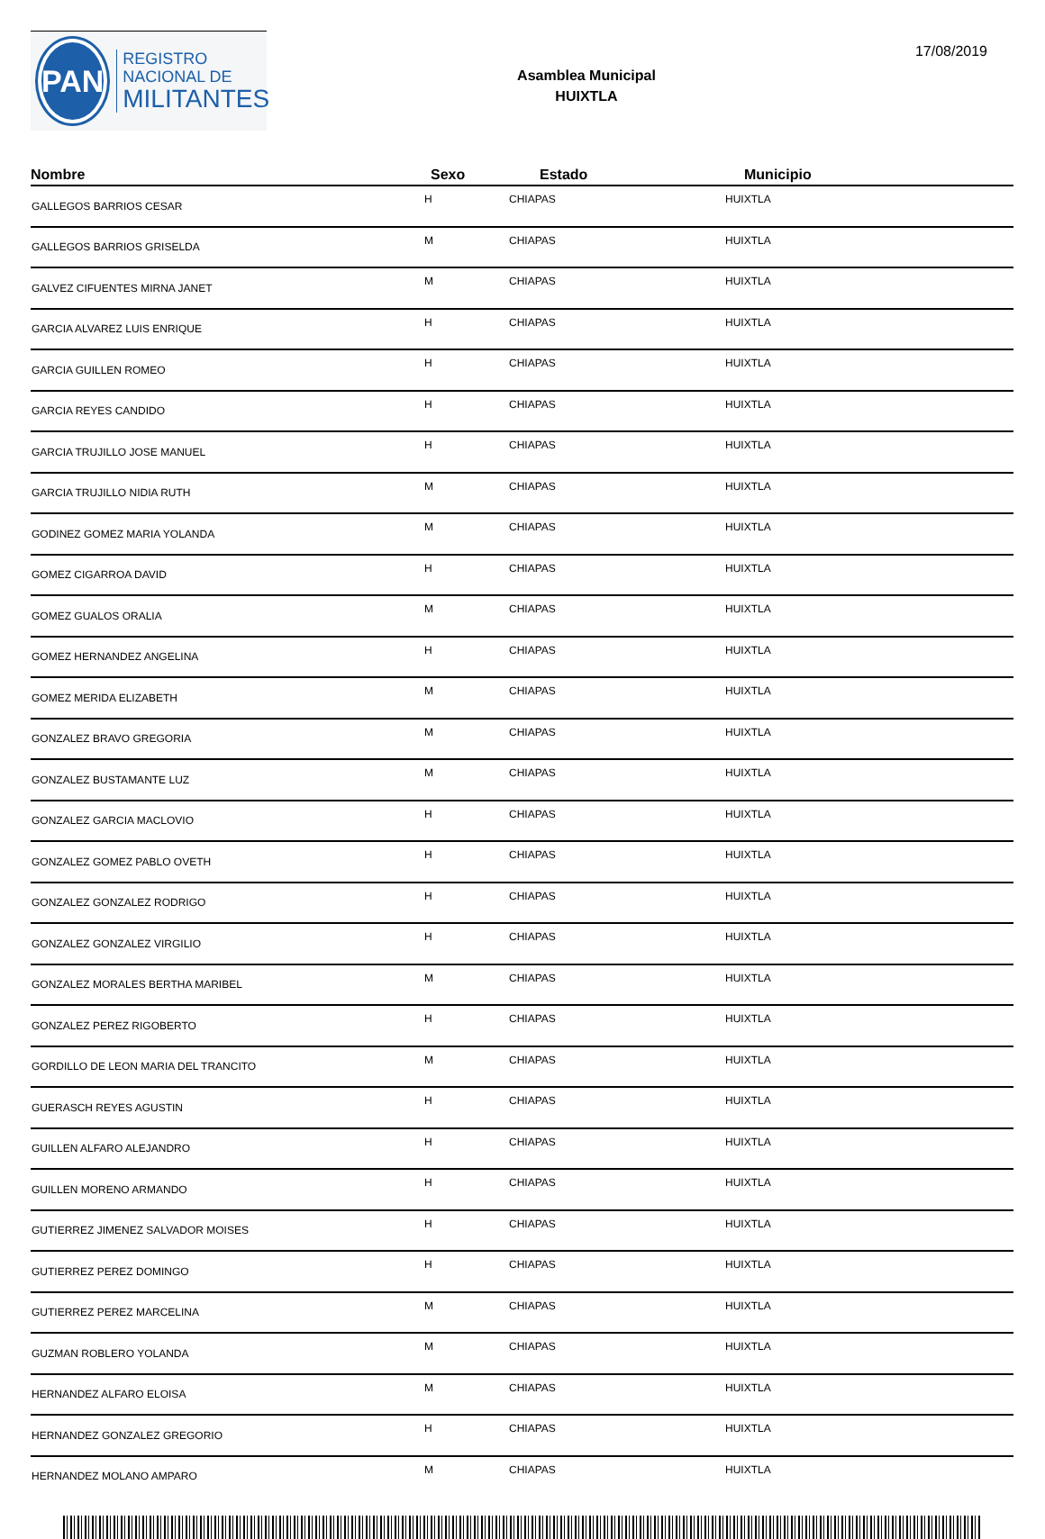PAN
REGISTRO
NACIONAL DE
MILITANTES
Asamblea Municipal
HUIXTLA
17/08/2019
| Nombre | Sexo | Estado | Municipio |
| --- | --- | --- | --- |
| GALLEGOS BARRIOS CESAR | H | CHIAPAS | HUIXTLA |
| GALLEGOS BARRIOS GRISELDA | M | CHIAPAS | HUIXTLA |
| GALVEZ CIFUENTES MIRNA JANET | M | CHIAPAS | HUIXTLA |
| GARCIA ALVAREZ LUIS ENRIQUE | H | CHIAPAS | HUIXTLA |
| GARCIA GUILLEN ROMEO | H | CHIAPAS | HUIXTLA |
| GARCIA REYES CANDIDO | H | CHIAPAS | HUIXTLA |
| GARCIA TRUJILLO JOSE MANUEL | H | CHIAPAS | HUIXTLA |
| GARCIA TRUJILLO NIDIA RUTH | M | CHIAPAS | HUIXTLA |
| GODINEZ GOMEZ MARIA YOLANDA | M | CHIAPAS | HUIXTLA |
| GOMEZ CIGARROA DAVID | H | CHIAPAS | HUIXTLA |
| GOMEZ GUALOS ORALIA | M | CHIAPAS | HUIXTLA |
| GOMEZ HERNANDEZ ANGELINA | H | CHIAPAS | HUIXTLA |
| GOMEZ MERIDA ELIZABETH | M | CHIAPAS | HUIXTLA |
| GONZALEZ BRAVO GREGORIA | M | CHIAPAS | HUIXTLA |
| GONZALEZ BUSTAMANTE LUZ | M | CHIAPAS | HUIXTLA |
| GONZALEZ GARCIA MACLOVIO | H | CHIAPAS | HUIXTLA |
| GONZALEZ GOMEZ PABLO OVETH | H | CHIAPAS | HUIXTLA |
| GONZALEZ GONZALEZ RODRIGO | H | CHIAPAS | HUIXTLA |
| GONZALEZ GONZALEZ VIRGILIO | H | CHIAPAS | HUIXTLA |
| GONZALEZ MORALES BERTHA MARIBEL | M | CHIAPAS | HUIXTLA |
| GONZALEZ PEREZ RIGOBERTO | H | CHIAPAS | HUIXTLA |
| GORDILLO DE LEON MARIA DEL TRANCITO | M | CHIAPAS | HUIXTLA |
| GUERASCH REYES AGUSTIN | H | CHIAPAS | HUIXTLA |
| GUILLEN ALFARO ALEJANDRO | H | CHIAPAS | HUIXTLA |
| GUILLEN MORENO ARMANDO | H | CHIAPAS | HUIXTLA |
| GUTIERREZ JIMENEZ SALVADOR MOISES | H | CHIAPAS | HUIXTLA |
| GUTIERREZ PEREZ DOMINGO | H | CHIAPAS | HUIXTLA |
| GUTIERREZ PEREZ MARCELINA | M | CHIAPAS | HUIXTLA |
| GUZMAN ROBLERO YOLANDA | M | CHIAPAS | HUIXTLA |
| HERNANDEZ ALFARO ELOISA | M | CHIAPAS | HUIXTLA |
| HERNANDEZ GONZALEZ GREGORIO | H | CHIAPAS | HUIXTLA |
| HERNANDEZ MOLANO AMPARO | M | CHIAPAS | HUIXTLA |